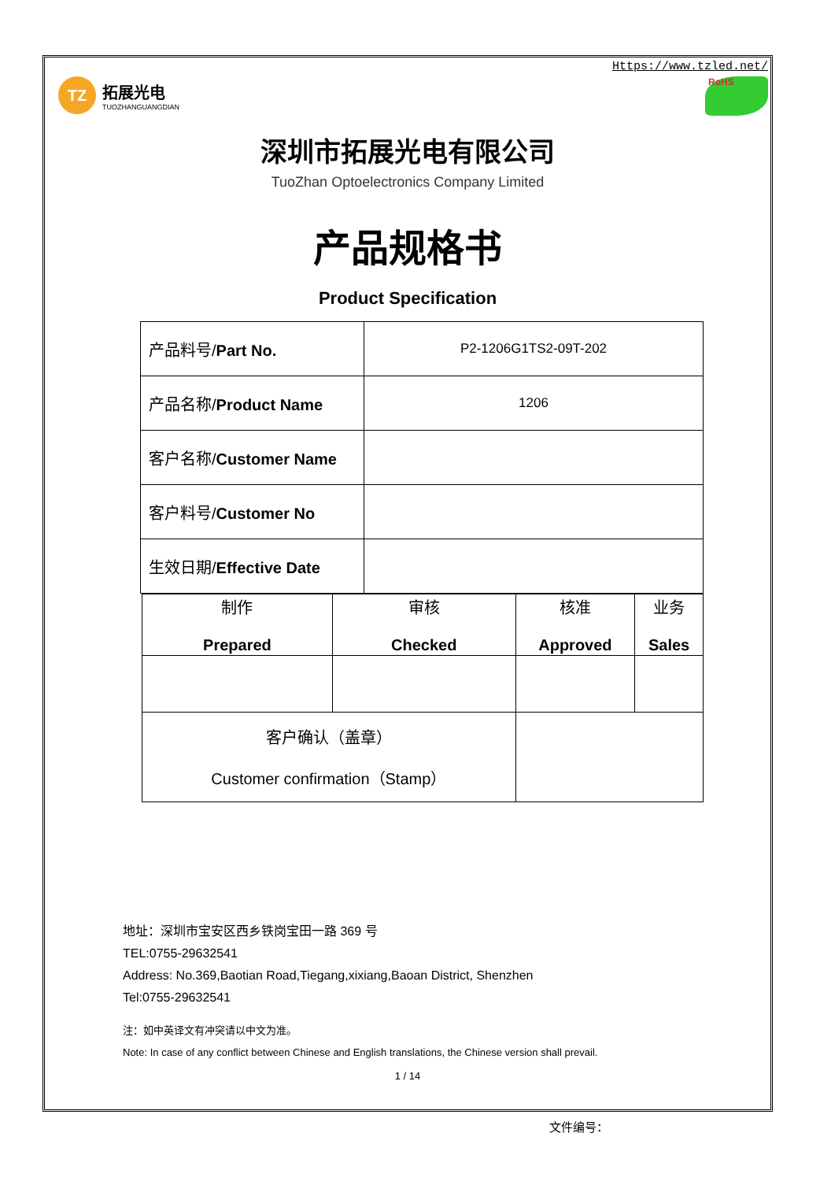TZ
拓展光电
TUOZHANGUANGDIAN
Https://www.tzled.net/
RoHS
深圳市拓展光电有限公司
TuoZhan Optoelectronics Company Limited
产品规格书
Product Specification
| 产品料号/ Part No. | P2-1206G1TS2-09T-202 |
| 产品名称/ Product Name | 1206 |
| 客户名称/ Customer Name | |
| 客户料号/ Customer No | |
| 生效日期/ Effective Date | |
| 制作 Prepared | 审核 Checked | 核准 Approved | 业务 Sales |
| 客户确认（盖章） Customer confirmation（Stamp） | | | |
地址：深圳市宝安区西乡铁岗宝田一路 369 号
TEL:0755-29632541
Address: No.369,Baotian Road,Tiegang,xixiang,Baoan District, Shenzhen
Tel:0755-29632541
注：如中英译文有冲突请以中文为准。
Note: In case of any conflict between Chinese and English translations, the Chinese version shall prevail.
1 / 14
文件编号：